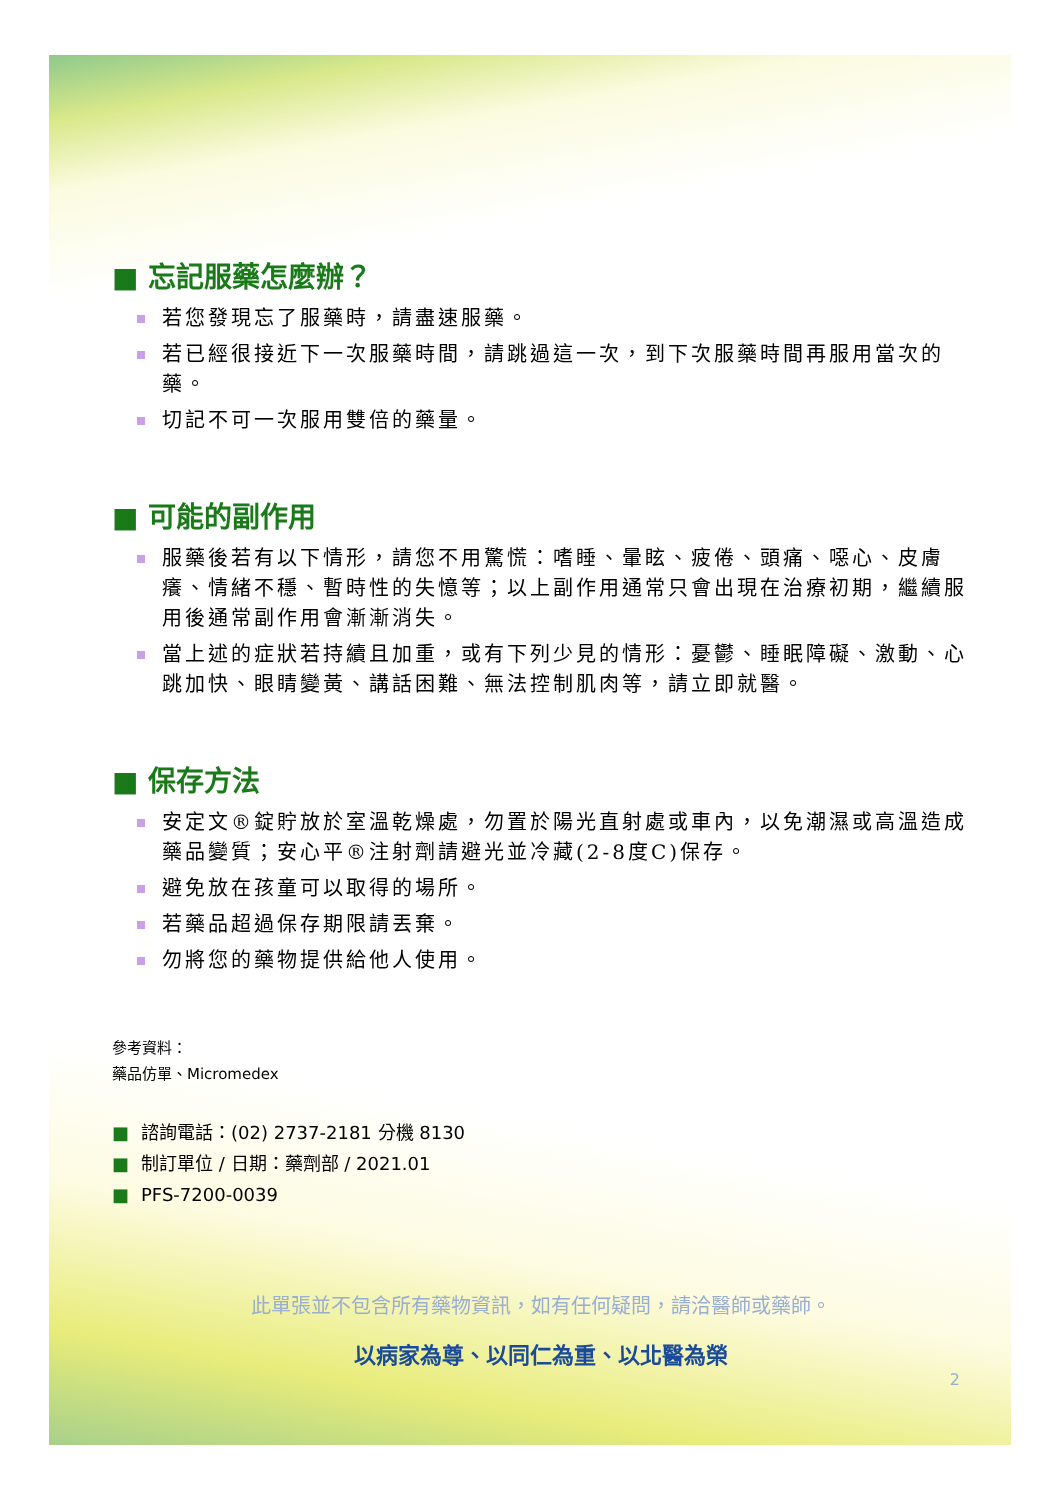■ 忘記服藥怎麼辦？
若您發現忘了服藥時，請盡速服藥。
若已經很接近下一次服藥時間，請跳過這一次，到下次服藥時間再服用當次的藥。
切記不可一次服用雙倍的藥量。
■ 可能的副作用
服藥後若有以下情形，請您不用驚慌：嗜睡、暈眩、疲倦、頭痛、噁心、皮膚癢、情緒不穩、暫時性的失憶等；以上副作用通常只會出現在治療初期，繼續服用後通常副作用會漸漸消失。
當上述的症狀若持續且加重，或有下列少見的情形：憂鬱、睡眠障礙、激動、心跳加快、眼睛變黃、講話困難、無法控制肌肉等，請立即就醫。
■ 保存方法
安定文®錠貯放於室溫乾燥處，勿置於陽光直射處或車內，以免潮濕或高溫造成藥品變質；安心平®注射劑請避光並冷藏(2-8度C)保存。
避免放在孩童可以取得的場所。
若藥品超過保存期限請丟棄。
勿將您的藥物提供給他人使用。
參考資料：
藥品仿單、Micromedex
■ 諮詢電話：(02) 2737-2181 分機 8130
■ 制訂單位 / 日期：藥劑部 / 2021.01
■ PFS-7200-0039
此單張並不包含所有藥物資訊，如有任何疑問，請洽醫師或藥師。
以病家為尊、以同仁為重、以北醫為榮
2